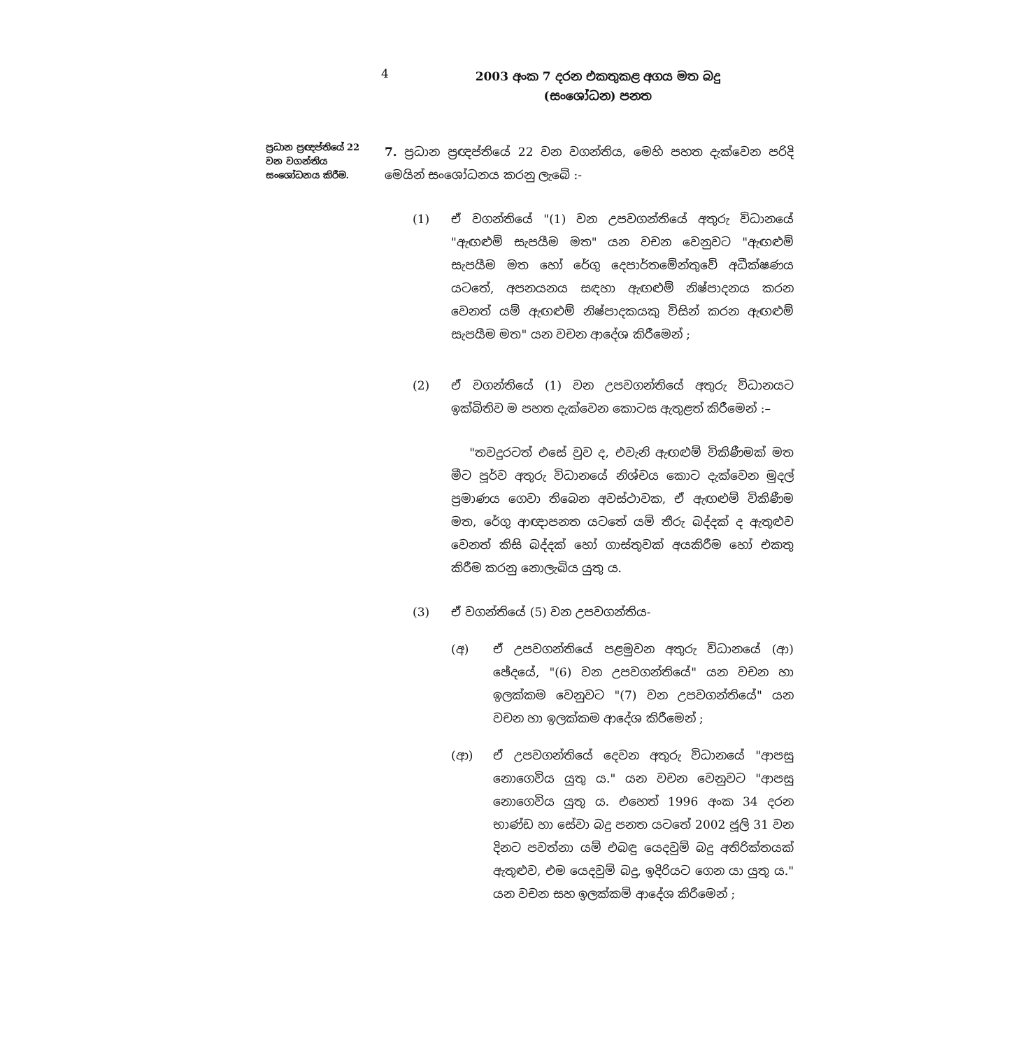4
2003 අංක 7 දරන එකතුකළ අගය මත බදු
(සංශෝධන) පනත
ප්‍රධාන ප්‍රඥප්තියේ 22 වන වගන්තිය සංශෝධනය කිරීම.
7. ප්‍රධාන ප්‍රඥප්තියේ 22 වන වගන්තිය, මෙහි පහත දැක්වෙන පරිදි මෙයින් සංශෝධනය කරනු ලැබේ :-
(1) ඒ වගන්තියේ "(1) වන උපවගන්තියේ අතුරු විධානයේ "ඇඟළුම් සැපයීම මත" යන වචන වෙනුවට "ඇඟළුම් සැපයීම මත හෝ රේගු දෙපාර්තමේන්තුවේ අධීක්ෂණය යටතේ, අපනයනය සඳහා ඇඟළුම් නිෂ්පාදනය කරන වෙනත් යම් ඇඟළුම් නිෂ්පාදකයකු විසින් කරන ඇඟළුම් සැපයීම මත" යන වචන ආදේශ කිරීමෙන් ;
(2) ඒ වගන්තියේ (1) වන උපවගන්තියේ අතුරු විධානයට ඉක්බිතිව ම පහත දැක්වෙන කොටස ඇතුළත් කිරීමෙන් :–
"තවදුරටත් එසේ වුව ද, එවැනි ඇඟළුම් විකිණීමක් මත මීට පූර්ව අතුරු විධානයේ නිශ්චය කොට දැක්වෙන මුදල් ප්‍රමාණය ගෙවා තිබෙන අවස්ථාවක, ඒ ඇඟළුම් විකිණීම මත, රේගු ආඥාපනත යටතේ යම් තීරු බද්දක් ද ඇතුළුව වෙනත් කිසි බද්දක් හෝ ගාස්තුවක් අයකිරීම හෝ එකතු කිරීම කරනු නොලැබිය යුතු ය.
(3) ඒ වගන්තියේ (5) වන උපවගන්තිය-
(අ) ඒ උපවගන්තියේ පළමුවන අතුරු විධානයේ (ආ) ඡේදයේ, "(6) වන උපවගන්තියේ" යන වචන හා ඉලක්කම වෙනුවට "(7) වන උපවගන්තියේ" යන වචන හා ඉලක්කම ආදේශ කිරීමෙන් ;
(ආ) ඒ උපවගන්තියේ දෙවන අතුරු විධානයේ "ආපසු නොගෙවිය යුතු ය." යන වචන වෙනුවට "ආපසු නොගෙවිය යුතු ය. එහෙත් 1996 අංක 34 දරන භාණ්ඩ හා සේවා බදු පනත යටතේ 2002 ජූලි 31 වන දිනට පවත්නා යම් එබඳු යෙදවුම් බදු අතිරික්තයක් ඇතුළුව, එම යෙදවුම් බදු, ඉදිරියට ගෙන යා යුතු ය." යන වචන සහ ඉලක්කම් ආදේශ කිරීමෙන් ;